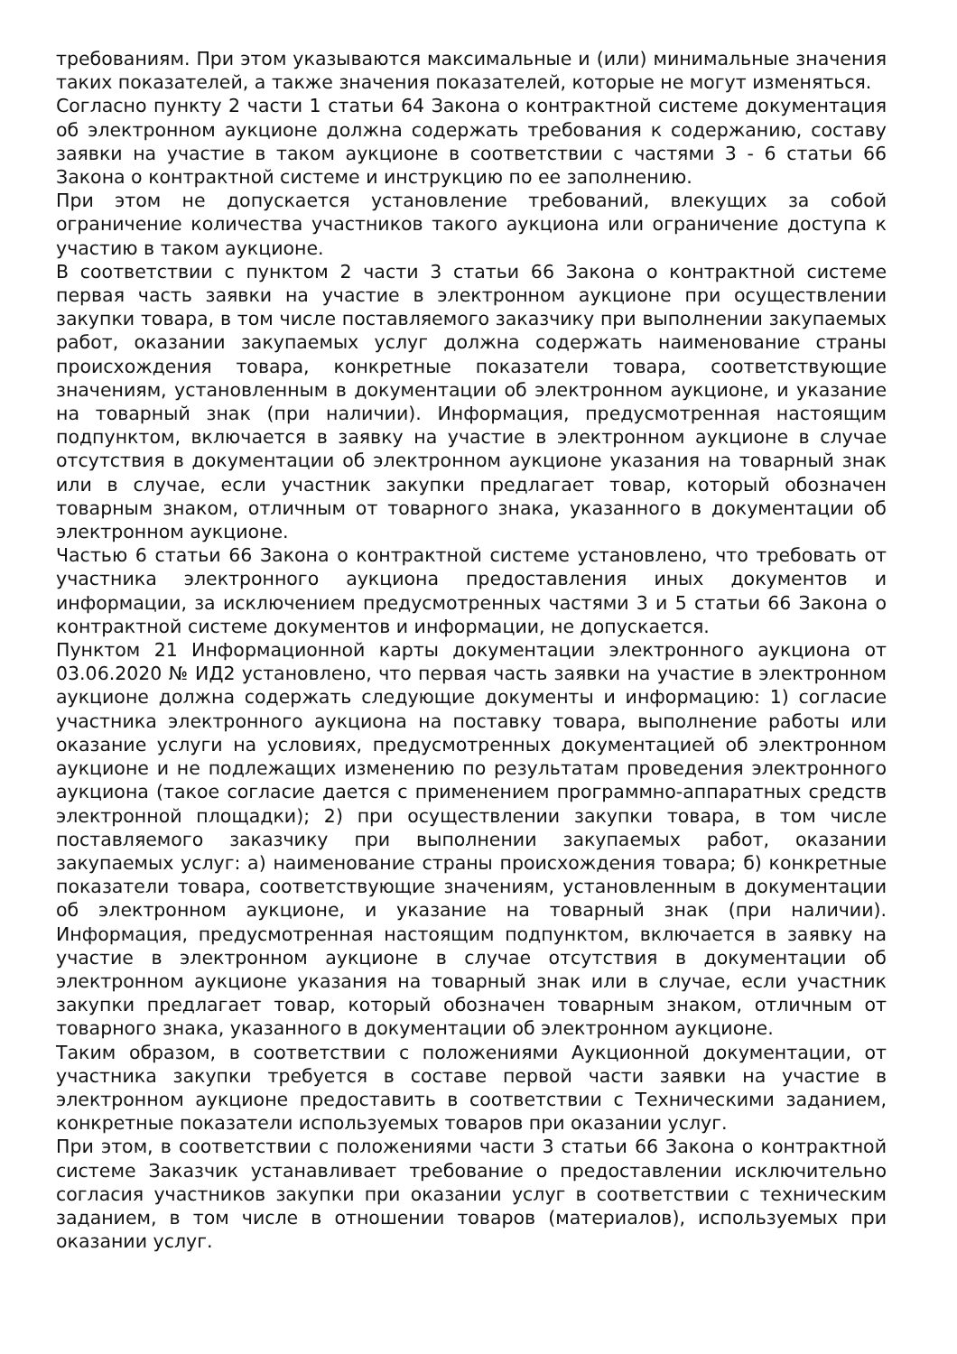требованиям. При этом указываются максимальные и (или) минимальные значения таких показателей, а также значения показателей, которые не могут изменяться.
Согласно пункту 2 части 1 статьи 64 Закона о контрактной системе документация об электронном аукционе должна содержать требования к содержанию, составу заявки на участие в таком аукционе в соответствии с частями 3 - 6 статьи 66 Закона о контрактной системе и инструкцию по ее заполнению.
При этом не допускается установление требований, влекущих за собой ограничение количества участников такого аукциона или ограничение доступа к участию в таком аукционе.
В соответствии с пунктом 2 части 3 статьи 66 Закона о контрактной системе первая часть заявки на участие в электронном аукционе при осуществлении закупки товара, в том числе поставляемого заказчику при выполнении закупаемых работ, оказании закупаемых услуг должна содержать наименование страны происхождения товара, конкретные показатели товара, соответствующие значениям, установленным в документации об электронном аукционе, и указание на товарный знак (при наличии). Информация, предусмотренная настоящим подпунктом, включается в заявку на участие в электронном аукционе в случае отсутствия в документации об электронном аукционе указания на товарный знак или в случае, если участник закупки предлагает товар, который обозначен товарным знаком, отличным от товарного знака, указанного в документации об электронном аукционе.
Частью 6 статьи 66 Закона о контрактной системе установлено, что требовать от участника электронного аукциона предоставления иных документов и информации, за исключением предусмотренных частями 3 и 5 статьи 66 Закона о контрактной системе документов и информации, не допускается.
Пунктом 21 Информационной карты документации электронного аукциона от 03.06.2020 № ИД2 установлено, что первая часть заявки на участие в электронном аукционе должна содержать следующие документы и информацию: 1) согласие участника электронного аукциона на поставку товара, выполнение работы или оказание услуги на условиях, предусмотренных документацией об электронном аукционе и не подлежащих изменению по результатам проведения электронного аукциона (такое согласие дается с применением программно-аппаратных средств электронной площадки); 2) при осуществлении закупки товара, в том числе поставляемого заказчику при выполнении закупаемых работ, оказании закупаемых услуг: а) наименование страны происхождения товара; б) конкретные показатели товара, соответствующие значениям, установленным в документации об электронном аукционе, и указание на товарный знак (при наличии). Информация, предусмотренная настоящим подпунктом, включается в заявку на участие в электронном аукционе в случае отсутствия в документации об электронном аукционе указания на товарный знак или в случае, если участник закупки предлагает товар, который обозначен товарным знаком, отличным от товарного знака, указанного в документации об электронном аукционе.
Таким образом, в соответствии с положениями Аукционной документации, от участника закупки требуется в составе первой части заявки на участие в электронном аукционе предоставить в соответствии с Техническими заданием, конкретные показатели используемых товаров при оказании услуг.
При этом, в соответствии с положениями части 3 статьи 66 Закона о контрактной системе Заказчик устанавливает требование о предоставлении исключительно согласия участников закупки при оказании услуг в соответствии с техническим заданием, в том числе в отношении товаров (материалов), используемых при оказании услуг.